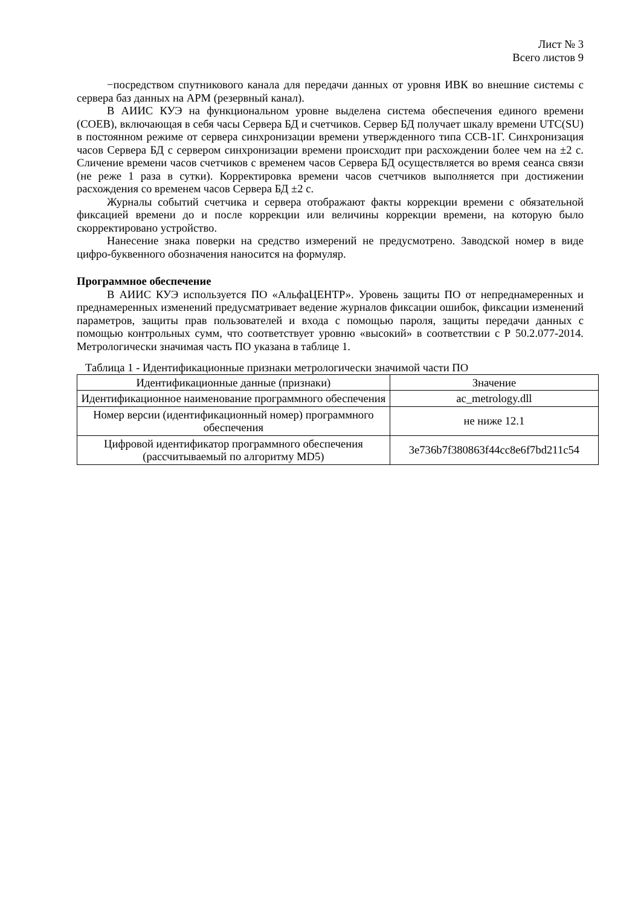Лист № 3
Всего листов 9
−посредством спутникового канала для передачи данных от уровня ИВК во внешние системы с сервера баз данных на АРМ (резервный канал).
В АИИС КУЭ на функциональном уровне выделена система обеспечения единого времени (СОЕВ), включающая в себя часы Сервера БД и счетчиков. Сервер БД получает шкалу времени UTC(SU) в постоянном режиме от сервера синхронизации времени утвержденного типа ССВ-1Г. Синхронизация часов Сервера БД с сервером синхронизации времени происходит при расхождении более чем на ±2 с. Сличение времени часов счетчиков с временем часов Сервера БД осуществляется во время сеанса связи (не реже 1 раза в сутки). Корректировка времени часов счетчиков выполняется при достижении расхождения со временем часов Сервера БД ±2 с.
Журналы событий счетчика и сервера отображают факты коррекции времени с обязательной фиксацией времени до и после коррекции или величины коррекции времени, на которую было скорректировано устройство.
Нанесение знака поверки на средство измерений не предусмотрено. Заводской номер в виде цифро-буквенного обозначения наносится на формуляр.
Программное обеспечение
В АИИС КУЭ используется ПО «АльфаЦЕНТР». Уровень защиты ПО от непреднамеренных и преднамеренных изменений предусматривает ведение журналов фиксации ошибок, фиксации изменений параметров, защиты прав пользователей и входа с помощью пароля, защиты передачи данных с помощью контрольных сумм, что соответствует уровню «высокий» в соответствии с Р 50.2.077-2014. Метрологически значимая часть ПО указана в таблице 1.
Таблица 1 - Идентификационные признаки метрологически значимой части ПО
| Идентификационные данные (признаки) | Значение |
| --- | --- |
| Идентификационное наименование программного обеспечения | ac_metrology.dll |
| Номер версии (идентификационный номер) программного обеспечения | не ниже 12.1 |
| Цифровой идентификатор программного обеспечения (рассчитываемый по алгоритму MD5) | 3e736b7f380863f44cc8e6f7bd211c54 |